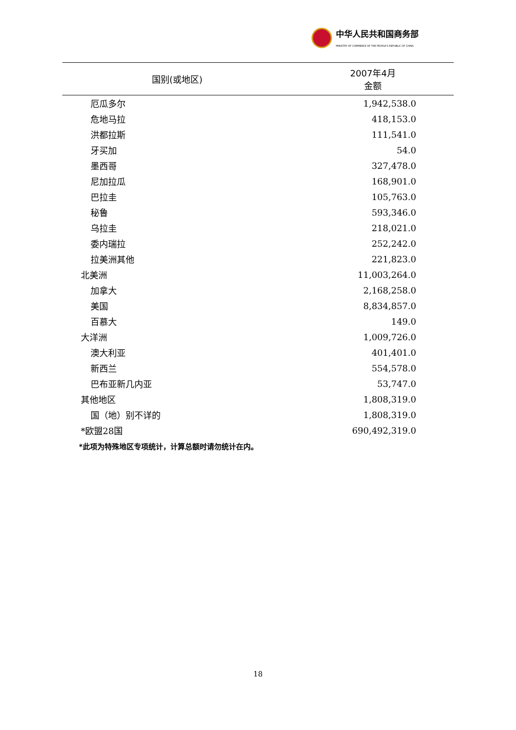中华人民共和国商务部
MINISTRY OF COMMERCE OF THE PEOPLE'S REPUBLIC OF CHINA
| 国别(或地区) | 2007年4月 金额 |
| --- | --- |
| 厄瓜多尔 | 1,942,538.0 |
| 危地马拉 | 418,153.0 |
| 洪都拉斯 | 111,541.0 |
| 牙买加 | 54.0 |
| 墨西哥 | 327,478.0 |
| 尼加拉瓜 | 168,901.0 |
| 巴拉圭 | 105,763.0 |
| 秘鲁 | 593,346.0 |
| 乌拉圭 | 218,021.0 |
| 委内瑞拉 | 252,242.0 |
| 拉美洲其他 | 221,823.0 |
| 北美洲 | 11,003,264.0 |
| 加拿大 | 2,168,258.0 |
| 美国 | 8,834,857.0 |
| 百慕大 | 149.0 |
| 大洋洲 | 1,009,726.0 |
| 澳大利亚 | 401,401.0 |
| 新西兰 | 554,578.0 |
| 巴布亚新几内亚 | 53,747.0 |
| 其他地区 | 1,808,319.0 |
| 国（地）别不详的 | 1,808,319.0 |
| *欧盟28国 | 690,492,319.0 |
*此项为特殊地区专项统计，计算总额时请勿统计在内。
18